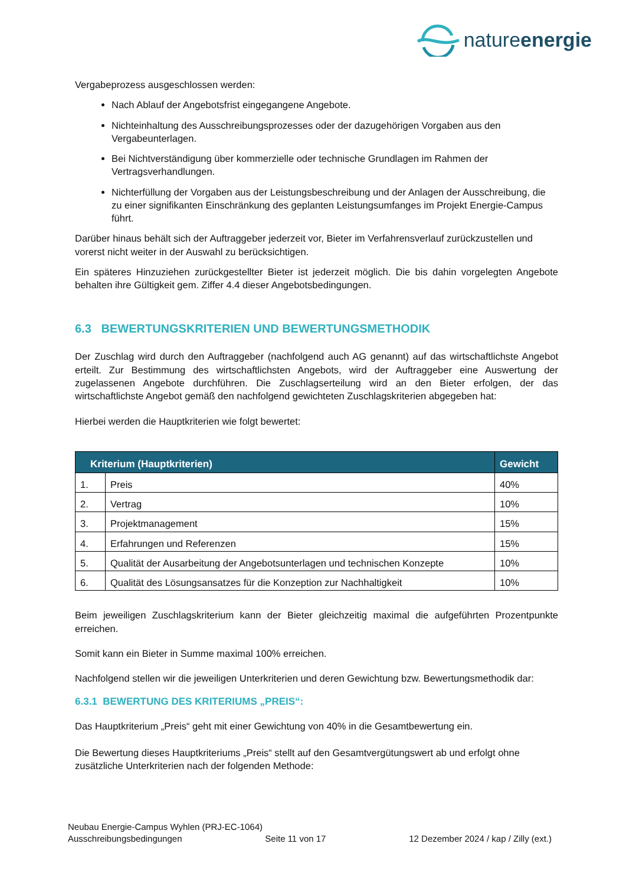natureenergie
Vergabeprozess ausgeschlossen werden:
Nach Ablauf der Angebotsfrist eingegangene Angebote.
Nichteinhaltung des Ausschreibungsprozesses oder der dazugehörigen Vorgaben aus den Vergabeunterlagen.
Bei Nichtverständigung über kommerzielle oder technische Grundlagen im Rahmen der Vertragsverhandlungen.
Nichterfüllung der Vorgaben aus der Leistungsbeschreibung und der Anlagen der Ausschreibung, die zu einer signifikanten Einschränkung des geplanten Leistungsumfanges im Projekt Energie-Campus führt.
Darüber hinaus behält sich der Auftraggeber jederzeit vor, Bieter im Verfahrensverlauf zurückzustellen und vorerst nicht weiter in der Auswahl zu berücksichtigen.
Ein späteres Hinzuziehen zurückgestellter Bieter ist jederzeit möglich. Die bis dahin vorgelegten Angebote behalten ihre Gültigkeit gem. Ziffer 4.4 dieser Angebotsbedingungen.
6.3 BEWERTUNGSKRITERIEN UND BEWERTUNGSMETHODIK
Der Zuschlag wird durch den Auftraggeber (nachfolgend auch AG genannt) auf das wirtschaftlichste Angebot erteilt. Zur Bestimmung des wirtschaftlichsten Angebots, wird der Auftraggeber eine Auswertung der zugelassenen Angebote durchführen. Die Zuschlagserteilung wird an den Bieter erfolgen, der das wirtschaftlichste Angebot gemäß den nachfolgend gewichteten Zuschlagskriterien abgegeben hat:
Hierbei werden die Hauptkriterien wie folgt bewertet:
| Kriterium (Hauptkriterien) | | Gewicht |
| --- | --- | --- |
| 1. | Preis | 40% |
| 2. | Vertrag | 10% |
| 3. | Projektmanagement | 15% |
| 4. | Erfahrungen und Referenzen | 15% |
| 5. | Qualität der Ausarbeitung der Angebotsunterlagen und technischen Konzepte | 10% |
| 6. | Qualität des Lösungsansatzes für die Konzeption zur Nachhaltigkeit | 10% |
Beim jeweiligen Zuschlagskriterium kann der Bieter gleichzeitig maximal die aufgeführten Prozentpunkte erreichen.
Somit kann ein Bieter in Summe maximal 100% erreichen.
Nachfolgend stellen wir die jeweiligen Unterkriterien und deren Gewichtung bzw. Bewertungsmethodik dar:
6.3.1 BEWERTUNG DES KRITERIUMS „PREIS“:
Das Hauptkriterium „Preis“ geht mit einer Gewichtung von 40% in die Gesamtbewertung ein.
Die Bewertung dieses Hauptkriteriums „Preis“ stellt auf den Gesamtvergütungswert ab und erfolgt ohne zusätzliche Unterkriterien nach der folgenden Methode:
Neubau Energie-Campus Wyhlen (PRJ-EC-1064)
Ausschreibungsbedingungen Seite 11 von 17 12 Dezember 2024 / kap / Zilly (ext.)